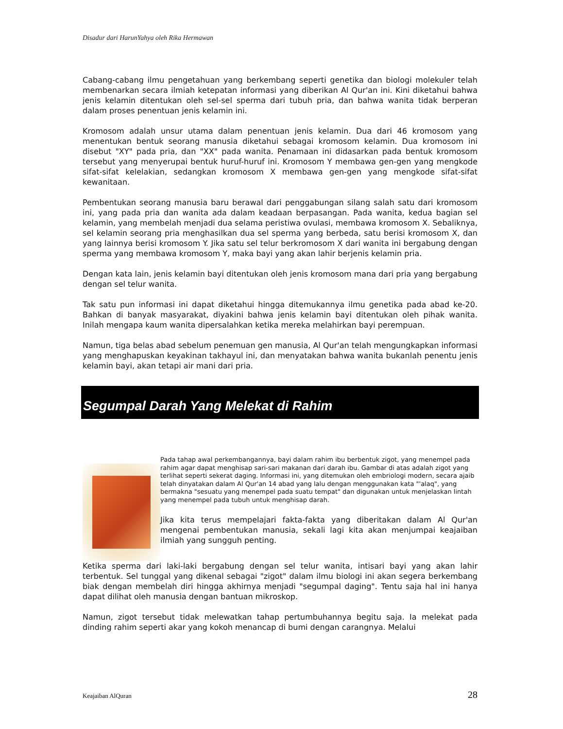Disadur dari HarunYahya oleh Rika Hermawan
Cabang-cabang ilmu pengetahuan yang berkembang seperti genetika dan biologi molekuler telah membenarkan secara ilmiah ketepatan informasi yang diberikan Al Qur'an ini. Kini diketahui bahwa jenis kelamin ditentukan oleh sel-sel sperma dari tubuh pria, dan bahwa wanita tidak berperan dalam proses penentuan jenis kelamin ini.
Kromosom adalah unsur utama dalam penentuan jenis kelamin. Dua dari 46 kromosom yang menentukan bentuk seorang manusia diketahui sebagai kromosom kelamin. Dua kromosom ini disebut "XY" pada pria, dan "XX" pada wanita. Penamaan ini didasarkan pada bentuk kromosom tersebut yang menyerupai bentuk huruf-huruf ini. Kromosom Y membawa gen-gen yang mengkode sifat-sifat kelelakian, sedangkan kromosom X membawa gen-gen yang mengkode sifat-sifat kewanitaan.
Pembentukan seorang manusia baru berawal dari penggabungan silang salah satu dari kromosom ini, yang pada pria dan wanita ada dalam keadaan berpasangan. Pada wanita, kedua bagian sel kelamin, yang membelah menjadi dua selama peristiwa ovulasi, membawa kromosom X. Sebaliknya, sel kelamin seorang pria menghasilkan dua sel sperma yang berbeda, satu berisi kromosom X, dan yang lainnya berisi kromosom Y. Jika satu sel telur berkromosom X dari wanita ini bergabung dengan sperma yang membawa kromosom Y, maka bayi yang akan lahir berjenis kelamin pria.
Dengan kata lain, jenis kelamin bayi ditentukan oleh jenis kromosom mana dari pria yang bergabung dengan sel telur wanita.
Tak satu pun informasi ini dapat diketahui hingga ditemukannya ilmu genetika pada abad ke-20. Bahkan di banyak masyarakat, diyakini bahwa jenis kelamin bayi ditentukan oleh pihak wanita. Inilah mengapa kaum wanita dipersalahkan ketika mereka melahirkan bayi perempuan.
Namun, tiga belas abad sebelum penemuan gen manusia, Al Qur'an telah mengungkapkan informasi yang menghapuskan keyakinan takhayul ini, dan menyatakan bahwa wanita bukanlah penentu jenis kelamin bayi, akan tetapi air mani dari pria.
Segumpal Darah Yang Melekat di Rahim
Pada tahap awal perkembangannya, bayi dalam rahim ibu berbentuk zigot, yang menempel pada rahim agar dapat menghisap sari-sari makanan dari darah ibu. Gambar di atas adalah zigot yang terlihat seperti sekerat daging. Informasi ini, yang ditemukan oleh embriologi modern, secara ajaib telah dinyatakan dalam Al Qur'an 14 abad yang lalu dengan menggunakan kata "'alaq", yang bermakna "sesuatu yang menempel pada suatu tempat" dan digunakan untuk menjelaskan lintah yang menempel pada tubuh untuk menghisap darah.
Jika kita terus mempelajari fakta-fakta yang diberitakan dalam Al Qur'an mengenai pembentukan manusia, sekali lagi kita akan menjumpai keajaiban ilmiah yang sungguh penting.
Ketika sperma dari laki-laki bergabung dengan sel telur wanita, intisari bayi yang akan lahir terbentuk. Sel tunggal yang dikenal sebagai "zigot" dalam ilmu biologi ini akan segera berkembang biak dengan membelah diri hingga akhirnya menjadi "segumpal daging". Tentu saja hal ini hanya dapat dilihat oleh manusia dengan bantuan mikroskop.
Namun, zigot tersebut tidak melewatkan tahap pertumbuhannya begitu saja. Ia melekat pada dinding rahim seperti akar yang kokoh menancap di bumi dengan carangnya. Melalui
Keajaiban AlQuran 28